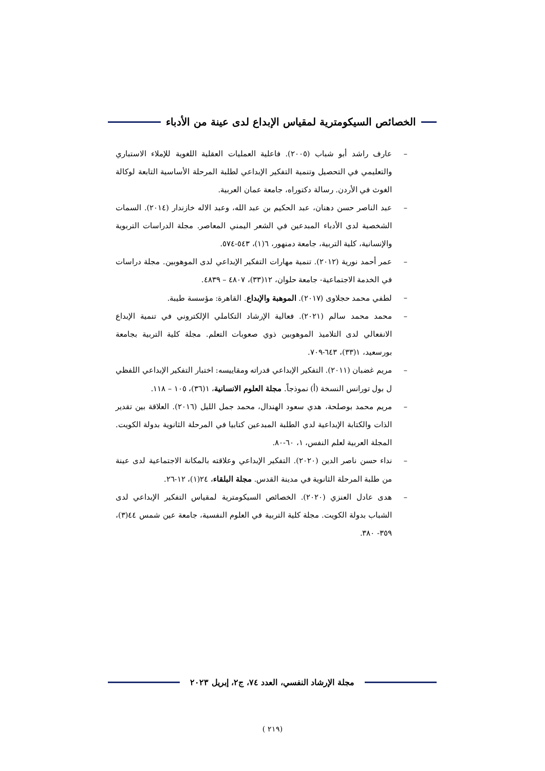الخصائص السيكومترية لمقياس الإبداع لدى عينة من الأدباء
– عارف راشد أبو شباب (٢٠٠٥). فاعلية العمليات العقلية اللغوية للإملاء الاستباري والتعليمي في التحصيل وتنمية التفكير الإبداعي لطلبة المرحلة الأساسية التابعة لوكالة الغوث في الأردن. رسالة دكتوراه، جامعة عمان العربية.
– عبد الناصر حسن دهنان، عبد الحكيم بن عبد الله، وعبد الاله خازندار (٢٠١٤). السمات الشخصية لدى الأدباء المبدعين في الشعر اليمني المعاصر. مجلة الدراسات التربوية والإنسانية، كلية التربية، جامعة دمنهور، ٦(١)، ٥٤٣-٥٧٤.
– عمر أحمد نورية (٢٠١٢). تنمية مهارات التفكير الإبداعي لدى الموهوبين. مجلة دراسات في الخدمة الاجتماعية- جامعة حلوان، ١٢(٣٣)، ٤٨٠٧ – ٤٨٣٩.
– لطفي محمد حجلاوى (٢٠١٧). الموهبة والإبداع. القاهرة: مؤسسة طيبة.
– محمد محمد سالم (٢٠٢١). فعالية الإرشاد التكاملي الإلكتروني في تنمية الإبداع الانفعالي لدى التلاميذ الموهوبين ذوي صعوبات التعلم. مجلة كلية التربية بجامعة بورسعيد، ١(٣٣)، ٦٤٣-٧٠٩.
– مريم غضبان (٢٠١١). التفكير الإبداعي قدراته ومقاييسه: اختبار التفكير الإبداعي اللفظي ل بول تورانس النسخة (أ) نموذجاً. مجلة العلوم الانسانية، ١(٣٦)، ١٠٥ – ١١٨.
– مريم محمد بوصلحة، هدي سعود الهندال، محمد جمل الليل (٢٠١٦). العلاقة بين تقدير الذات والكتابة الإبداعية لدي الطلبة المبدعين كتابيا في المرحلة الثانوية بدولة الكويت. المجلة العربية لعلم النفس، ١، ٦٠-٨٠.
– نداء حسن ناصر الدين (٢٠٢٠). التفكير الإبداعي وعلاقته بالمكانة الاجتماعية لدى عينة من طلبة المرحلة الثانوية في مدينة القدس. مجلة البلقاء، ٢٤(١)، ١٢-٢٦.
– هدى عادل العنزي (٢٠٢٠). الخصائص السيكومترية لمقياس التفكير الإبداعي لدى الشباب بدولة الكويت. مجلة كلية التربية في العلوم النفسية، جامعة عين شمس ٤٤(٣)، ٣٥٩- ٣٨٠.
مجلة الإرشاد النفسي، العدد ٧٤، ج٢، إبريل ٢٠٢٣
(٢١٩ )